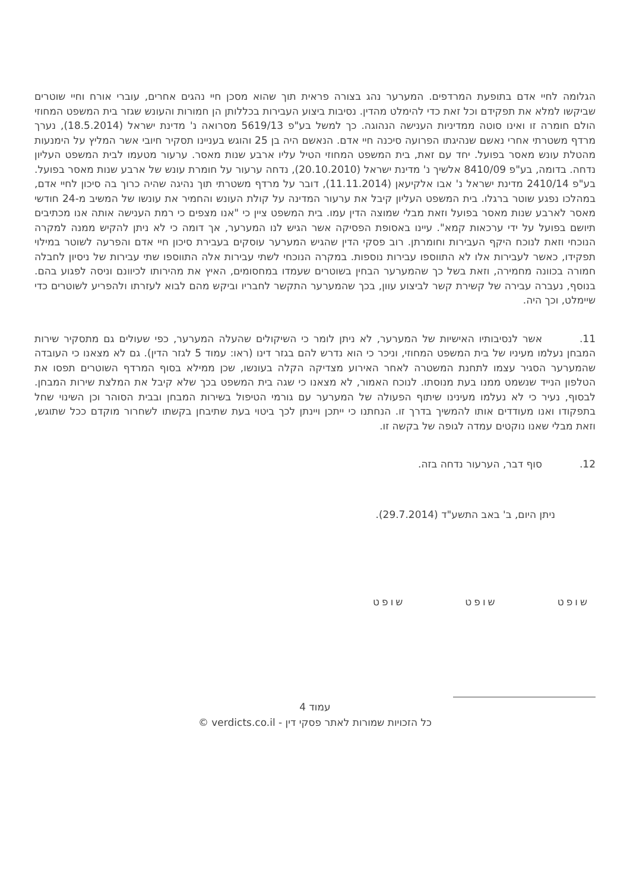הגלומה לחיי אדם בתופעת המרדפים. המערער נהג בצורה פראית תוך שהוא מסכן חיי נהגים אחרים, עוברי אורח וחיי שוטרים שביקשו למלא את תפקידם וכל זאת כדי להימלט מהדין. נסיבות ביצוע העבירות בכללותן הן חמורות והעונש שגזר בית המשפט המחוזי הולם חומרה זו ואינו סוטה ממדיניות הענישה הנהוגה. כך למשל בע"פ 5619/13 מסרואה נ' מדינת ישראל (18.5.2014), נערך מרדף משטרתי אחרי נאשם שנהיגתו הפרועה סיכנה חיי אדם. הנאשם היה בן 25 והוגש בעניינו תסקיר חיובי אשר המליץ על הימנעות מהטלת עונש מאסר בפועל. יחד עם זאת, בית המשפט המחוזי הטיל עליו ארבע שנות מאסר. ערעור מטעמו לבית המשפט העליון נדחה. בדומה, בע"פ 8410/09 אלשיך נ' מדינת ישראל (20.10.2010), נדחה ערעור על חומרת עונש של ארבע שנות מאסר בפועל. בע"פ 2410/14 מדינת ישראל נ' אבו אלקיעאן (11.11.2014), דובר על מרדף משטרתי תוך נהיגה שהיה כרוך בה סיכון לחיי אדם, במהלכו נפגע שוטר ברגלו. בית המשפט העליון קיבל את ערעור המדינה על קולת העונש והחמיר את עונשו של המשיב מ-24 חודשי מאסר לארבע שנות מאסר בפועל וזאת מבלי שמוצה הדין עמו. בית המשפט ציין כי "אנו מצפים כי רמת הענישה אותה אנו מכתיבים תיושם בפועל על ידי ערכאות קמא". עיינו באסופת הפסיקה אשר הגיש לנו המערער, אך דומה כי לא ניתן להקיש ממנה למקרה הנוכחי וזאת לנוכח היקף העבירות וחומרתן. רוב פסקי הדין שהגיש המערער עוסקים בעבירת סיכון חיי אדם והפרעה לשוטר במילוי תפקידו, כאשר לעבירות אלו לא התווספו עבירות נוספות. במקרה הנוכחי לשתי עבירות אלה התווספו שתי עבירות של ניסיון לחבלה חמורה בכוונה מחמירה, וזאת בשל כך שהמערער הבחין בשוטרים שעמדו במחסומים, האיץ את מהירותו לכיוונם וניסה לפגוע בהם. בנוסף, נעברה עבירה של קשירת קשר לביצוע עוון, בכך שהמערער התקשר לחבריו וביקש מהם לבוא לעזרתו ולהפריע לשוטרים כדי שיימלט, וכך היה.
11. אשר לנסיבותיו האישיות של המערער, לא ניתן לומר כי השיקולים שהעלה המערער, כפי שעולים גם מתסקיר שירות המבחן נעלמו מעיניו של בית המשפט המחוזי, וניכר כי הוא נדרש להם בגזר דינו (ראו: עמוד 5 לגזר הדין). גם לא מצאנו כי העובדה שהמערער הסגיר עצמו לתחנת המשטרה לאחר האירוע מצדיקה הקלה בעונשו, שכן ממילא בסוף המרדף השוטרים תפסו את הטלפון הנייד שנשמט ממנו בעת מנוסתו. לנוכח האמור, לא מצאנו כי שגה בית המשפט בכך שלא קיבל את המלצת שירות המבחן. לבסוף, נעיר כי לא נעלמו מעינינו שיתוף הפעולה של המערער עם גורמי הטיפול בשירות המבחן ובבית הסוהר וכן השינוי שחל בתפקודו ואנו מעודדים אותו להמשיך בדרך זו. הנחתנו כי ייתכן ויינתן לכך ביטוי בעת שתיבחן בקשתו לשחרור מוקדם ככל שתוגש, וזאת מבלי שאנו נוקטים עמדה לגופה של בקשה זו.
12. סוף דבר, הערעור נדחה בזה.
ניתן היום, ב' באב התשע"ד (29.7.2014).
שופט שופט שופט
עמוד 4
כל הזכויות שמורות לאתר פסקי דין - verdicts.co.il ©